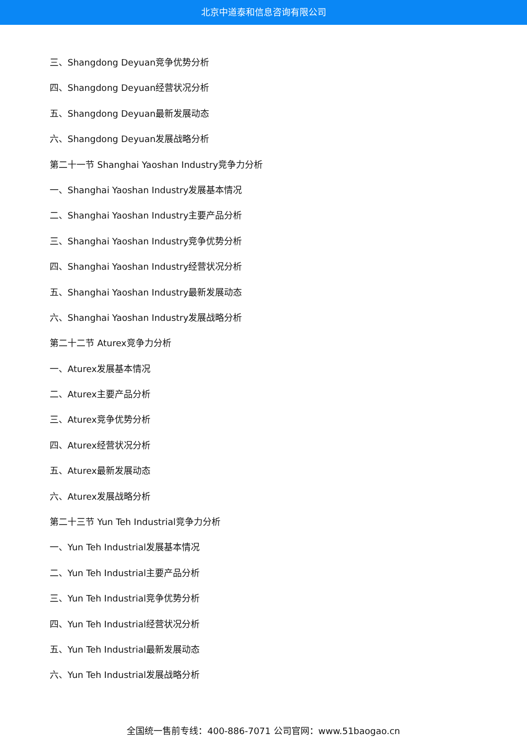北京中道泰和信息咨询有限公司
三、Shangdong Deyuan竞争优势分析
四、Shangdong Deyuan经营状况分析
五、Shangdong Deyuan最新发展动态
六、Shangdong Deyuan发展战略分析
第二十一节 Shanghai Yaoshan Industry竞争力分析
一、Shanghai Yaoshan Industry发展基本情况
二、Shanghai Yaoshan Industry主要产品分析
三、Shanghai Yaoshan Industry竞争优势分析
四、Shanghai Yaoshan Industry经营状况分析
五、Shanghai Yaoshan Industry最新发展动态
六、Shanghai Yaoshan Industry发展战略分析
第二十二节 Aturex竞争力分析
一、Aturex发展基本情况
二、Aturex主要产品分析
三、Aturex竞争优势分析
四、Aturex经营状况分析
五、Aturex最新发展动态
六、Aturex发展战略分析
第二十三节 Yun Teh Industrial竞争力分析
一、Yun Teh Industrial发展基本情况
二、Yun Teh Industrial主要产品分析
三、Yun Teh Industrial竞争优势分析
四、Yun Teh Industrial经营状况分析
五、Yun Teh Industrial最新发展动态
六、Yun Teh Industrial发展战略分析
全国统一售前专线：400-886-7071 公司官网：www.51baogao.cn